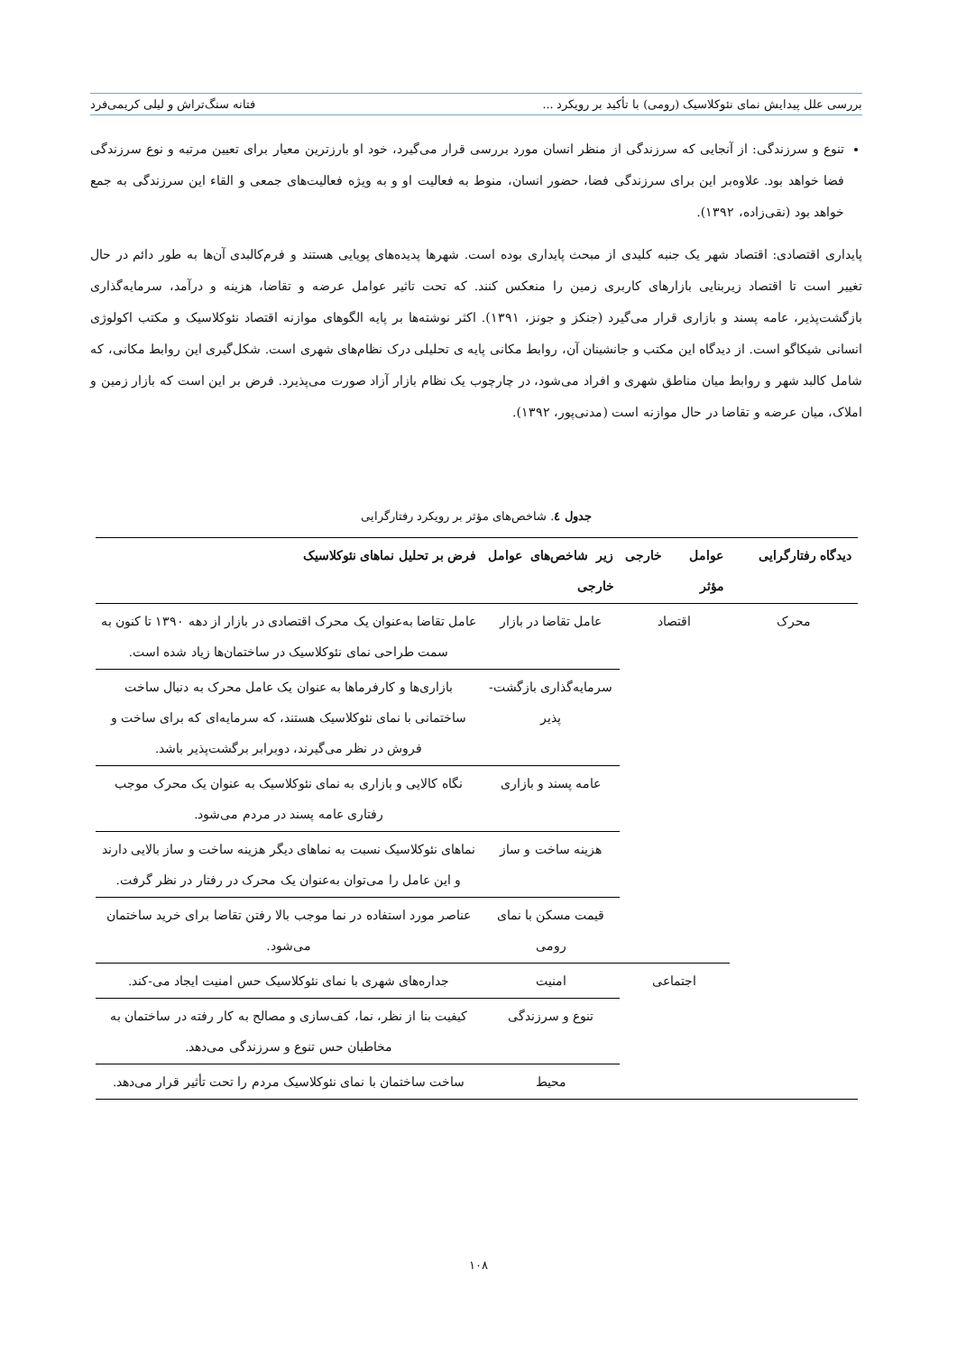بررسی علل پیدایش نمای نئوکلاسیک (رومی) با تأکید بر رویکرد ... فتانه سنگ‌تراش و لیلی کریمی‌فرد
تنوع و سرزندگی: از آنجایی که سرزندگی از منظر انسان مورد بررسی قرار می‌گیرد، خود او بارزترین معیار برای تعیین مرتبه و نوع سرزندگی فضا خواهد بود. علاوه‌بر این برای سرزندگی فضا، حضور انسان، منوط به فعالیت او و به ویژه فعالیت‌های جمعی و القاء این سرزندگی به جمع خواهد بود (نقی‌زاده، ۱۳۹۲).
پایداری اقتصادی: اقتصاد شهر یک جنبه کلیدی از مبحث پایداری بوده است. شهرها پدیده‌های پویایی هستند و فرم‌کالبدی آن‌ها به طور دائم در حال تغییر است تا اقتصاد زیربنایی بازارهای کاربری زمین را منعکس کنند. که تحت تاثیر عوامل عرضه و تقاضا، هزینه و درآمد، سرمایه‌گذاری بازگشت‌پذیر، عامه پسند و بازاری قرار می‌گیرد (جنکز و جونز، ۱۳۹۱). اکثر نوشته‌ها بر پایه الگوهای موازنه اقتصاد نئوکلاسیک و مکتب اکولوژی انسانی شیکاگو است. از دیدگاه این مکتب و جانشینان آن، روابط مکانی پایه ی تحلیلی درک نظام‌های شهری است. شکل‌گیری این روابط مکانی، که شامل کالبد شهر و روابط میان مناطق شهری و افراد می‌شود، در چارچوب یک نظام بازار آزاد صورت می‌پذیرد. فرض بر این است که بازار زمین و املاک، میان عرضه و تقاضا در حال موازنه است (مدنی‌پور، ۱۳۹۲).
جدول ٤. شاخص‌های مؤثر بر رویکرد رفتارگرایی
| دیدگاه رفتارگرایی | عوامل خارجی مؤثر | زیر شاخص‌های عوامل خارجی | فرض بر تحلیل نماهای نئوکلاسیک |
| --- | --- | --- | --- |
| محرک | اقتصاد | عامل تقاضا در بازار | عامل تقاضا به‌عنوان یک محرک اقتصادی در بازار از دهه ۱۳۹۰ تا کنون به سمت طراحی نمای نئوکلاسیک در ساختمان‌ها زیاد شده است. |
| | | سرمایه‌گذاری بازگشت-پذیر | بازاری‌ها و کارفرماها به عنوان یک عامل محرک به دنبال ساخت ساختمانی با نمای نئوکلاسیک هستند، که سرمایه‌ای که برای ساخت و فروش در نظر می‌گیرند، دوبرابر برگشت‌پذیر باشد. |
| | | عامه پسند و بازاری | نگاه کالایی و بازاری به نمای نئوکلاسیک به عنوان یک محرک موجب رفتاری عامه پسند در مردم می‌شود. |
| | | هزینه ساخت و ساز | نماهای نئوکلاسیک نسبت به نماهای دیگر هزینه ساخت و ساز بالایی دارند و این عامل را می‌توان به‌عنوان یک محرک در رفتار در نظر گرفت. |
| | | قیمت مسکن با نمای رومی | عناصر مورد استفاده در نما موجب بالا رفتن تقاضا برای خرید ساختمان می‌شود. |
| | اجتماعی | امنیت | جداره‌های شهری با نمای نئوکلاسیک حس امنیت ایجاد می-کند. |
| | | تنوع و سرزندگی | کیفیت بنا از نظر، نما، کف‌سازی و مصالح به کار رفته در ساختمان به مخاطبان حس تنوع و سرزندگی می‌دهد. |
| | | محیط | ساخت ساختمان با نمای نئوکلاسیک مردم را تحت تأثیر قرار می‌دهد. |
۱۰۸